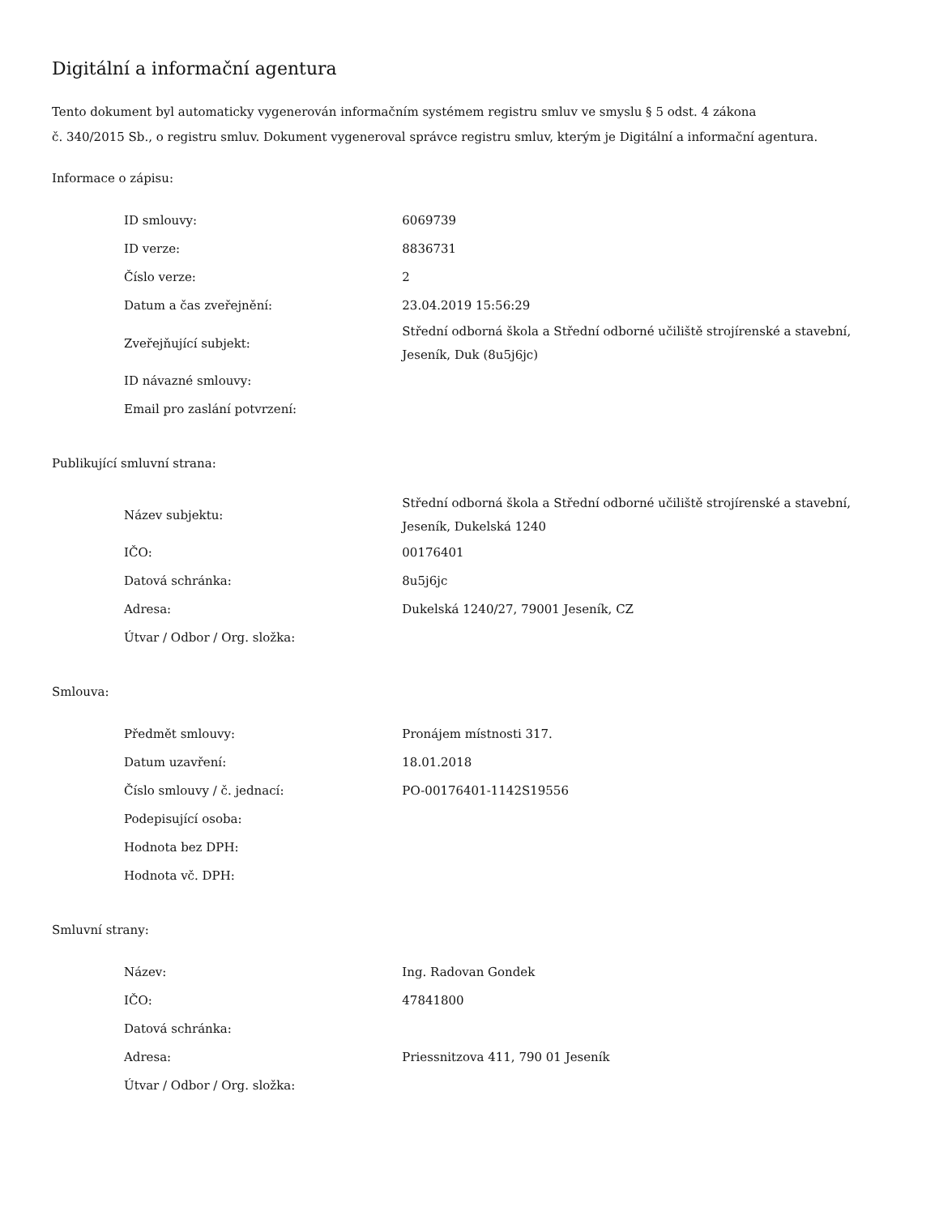Digitální a informační agentura
Tento dokument byl automaticky vygenerován informačním systémem registru smluv ve smyslu § 5 odst. 4 zákona
č. 340/2015 Sb., o registru smluv. Dokument vygeneroval správce registru smluv, kterým je Digitální a informační agentura.
Informace o zápisu:
| ID smlouvy: | 6069739 |
| ID verze: | 8836731 |
| Číslo verze: | 2 |
| Datum a čas zveřejnění: | 23.04.2019 15:56:29 |
| Zveřejňující subjekt: | Střední odborná škola a Střední odborné učiliště strojírenské a stavební, Jeseník, Duk (8u5j6jc) |
| ID návazné smlouvy: | |
| Email pro zaslání potvrzení: | |
Publikující smluvní strana:
| Název subjektu: | Střední odborná škola a Střední odborné učiliště strojírenské a stavební, Jeseník, Dukelská 1240 |
| IČO: | 00176401 |
| Datová schránka: | 8u5j6jc |
| Adresa: | Dukelská 1240/27, 79001 Jeseník, CZ |
| Útvar / Odbor / Org. složka: | |
Smlouva:
| Předmět smlouvy: | Pronájem místnosti 317. |
| Datum uzavření: | 18.01.2018 |
| Číslo smlouvy / č. jednací: | PO-00176401-1142S19556 |
| Podepisující osoba: | |
| Hodnota bez DPH: | |
| Hodnota vč. DPH: | |
Smluvní strany:
| Název: | Ing. Radovan Gondek |
| IČO: | 47841800 |
| Datová schránka: | |
| Adresa: | Priessnitzova 411, 790 01 Jeseník |
| Útvar / Odbor / Org. složka: | |